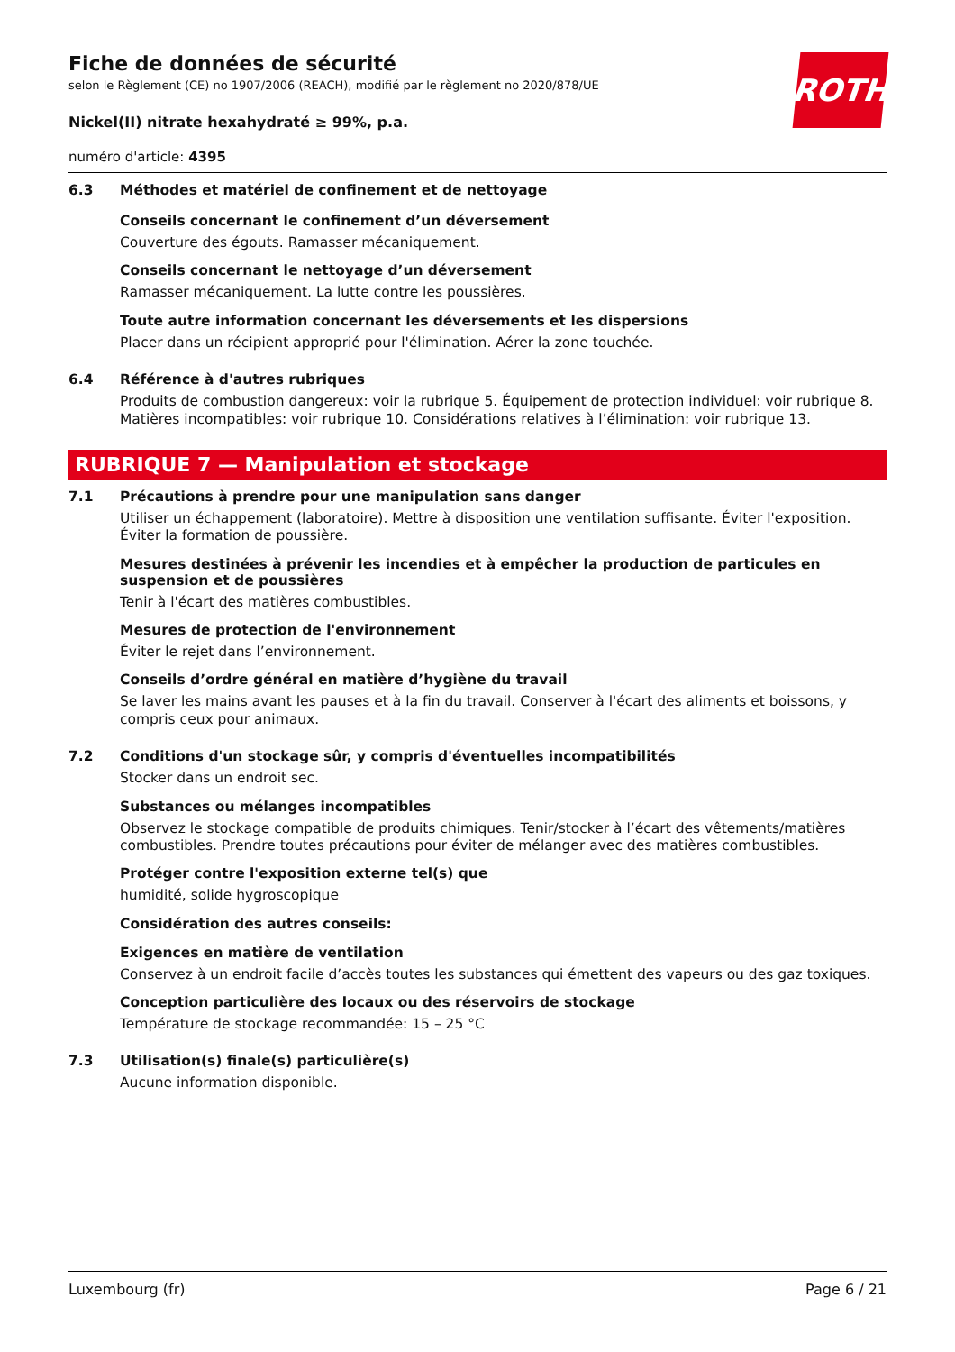ROTH
Fiche de données de sécurité
selon le Règlement (CE) no 1907/2006 (REACH), modifié par le règlement no 2020/878/UE
Nickel(II) nitrate hexahydraté ≥ 99%, p.a.
numéro d'article: 4395
6.3 Méthodes et matériel de confinement et de nettoyage
Conseils concernant le confinement d’un déversement
Couverture des égouts. Ramasser mécaniquement.
Conseils concernant le nettoyage d’un déversement
Ramasser mécaniquement. La lutte contre les poussières.
Toute autre information concernant les déversements et les dispersions
Placer dans un récipient approprié pour l'élimination. Aérer la zone touchée.
6.4 Référence à d'autres rubriques
Produits de combustion dangereux: voir la rubrique 5. Équipement de protection individuel: voir rubrique 8. Matières incompatibles: voir rubrique 10. Considérations relatives à l’élimination: voir rubrique 13.
RUBRIQUE 7 — Manipulation et stockage
7.1 Précautions à prendre pour une manipulation sans danger
Utiliser un échappement (laboratoire). Mettre à disposition une ventilation suffisante. Éviter l'exposition. Éviter la formation de poussière.
Mesures destinées à prévenir les incendies et à empêcher la production de particules en suspension et de poussières
Tenir à l'écart des matières combustibles.
Mesures de protection de l'environnement
Éviter le rejet dans l’environnement.
Conseils d’ordre général en matière d’hygiène du travail
Se laver les mains avant les pauses et à la fin du travail. Conserver à l'écart des aliments et boissons, y compris ceux pour animaux.
7.2 Conditions d'un stockage sûr, y compris d'éventuelles incompatibilités
Stocker dans un endroit sec.
Substances ou mélanges incompatibles
Observez le stockage compatible de produits chimiques. Tenir/stocker à l’écart des vêtements/matières combustibles. Prendre toutes précautions pour éviter de mélanger avec des matières combustibles.
Protéger contre l'exposition externe tel(s) que
humidité, solide hygroscopique
Considération des autres conseils:
Exigences en matière de ventilation
Conservez à un endroit facile d’accès toutes les substances qui émettent des vapeurs ou des gaz toxiques.
Conception particulière des locaux ou des réservoirs de stockage
Température de stockage recommandée: 15 – 25 °C
7.3 Utilisation(s) finale(s) particulière(s)
Aucune information disponible.
Luxembourg (fr) Page 6 / 21